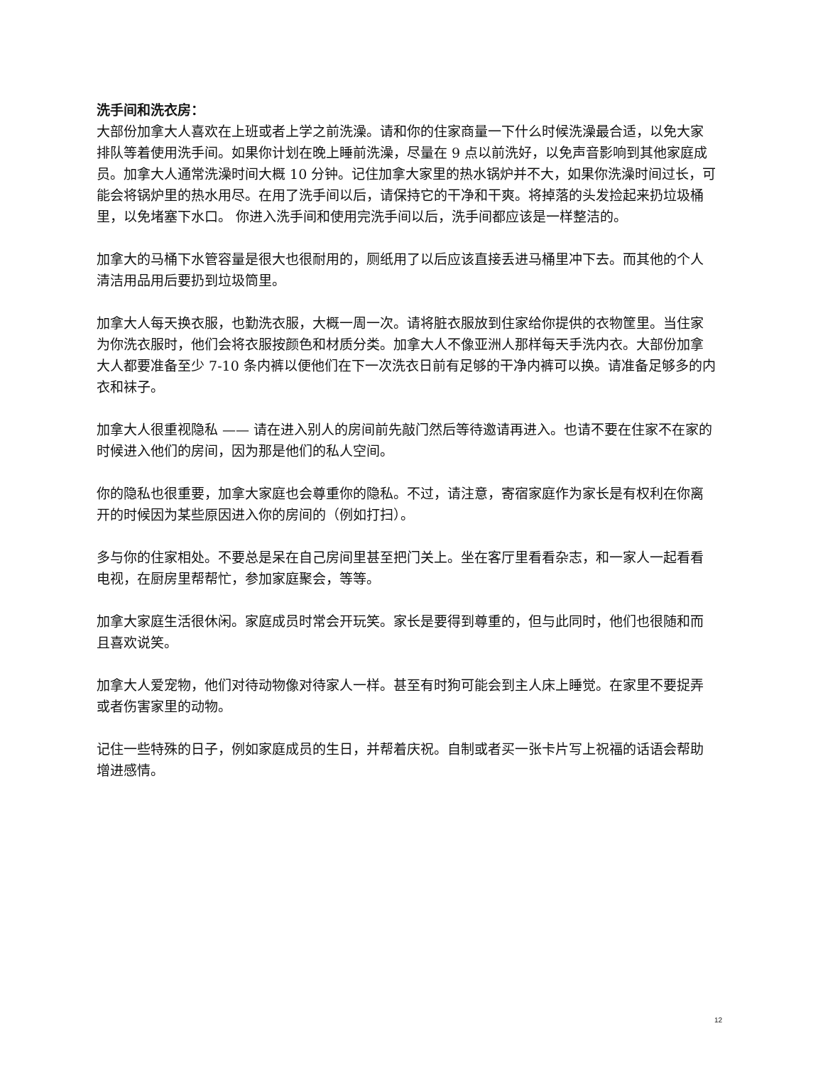洗手间和洗衣房：
大部份加拿大人喜欢在上班或者上学之前洗澡。请和你的住家商量一下什么时候洗澡最合适，以免大家排队等着使用洗手间。如果你计划在晚上睡前洗澡，尽量在 9 点以前洗好，以免声音影响到其他家庭成员。加拿大人通常洗澡时间大概 10 分钟。记住加拿大家里的热水锅炉并不大，如果你洗澡时间过长，可能会将锅炉里的热水用尽。在用了洗手间以后，请保持它的干净和干爽。将掉落的头发捡起来扔垃圾桶里，以免堵塞下水口。 你进入洗手间和使用完洗手间以后，洗手间都应该是一样整洁的。
加拿大的马桶下水管容量是很大也很耐用的，厕纸用了以后应该直接丢进马桶里冲下去。而其他的个人清洁用品用后要扔到垃圾筒里。
加拿大人每天换衣服，也勤洗衣服，大概一周一次。请将脏衣服放到住家给你提供的衣物筐里。当住家为你洗衣服时，他们会将衣服按颜色和材质分类。加拿大人不像亚洲人那样每天手洗内衣。大部份加拿大人都要准备至少 7-10 条内裤以便他们在下一次洗衣日前有足够的干净内裤可以换。请准备足够多的内衣和袜子。
加拿大人很重视隐私 —— 请在进入别人的房间前先敲门然后等待邀请再进入。也请不要在住家不在家的时候进入他们的房间，因为那是他们的私人空间。
你的隐私也很重要，加拿大家庭也会尊重你的隐私。不过，请注意，寄宿家庭作为家长是有权利在你离开的时候因为某些原因进入你的房间的（例如打扫）。
多与你的住家相处。不要总是呆在自己房间里甚至把门关上。坐在客厅里看看杂志，和一家人一起看看电视，在厨房里帮帮忙，参加家庭聚会，等等。
加拿大家庭生活很休闲。家庭成员时常会开玩笑。家长是要得到尊重的，但与此同时，他们也很随和而且喜欢说笑。
加拿大人爱宠物，他们对待动物像对待家人一样。甚至有时狗可能会到主人床上睡觉。在家里不要捉弄或者伤害家里的动物。
记住一些特殊的日子，例如家庭成员的生日，并帮着庆祝。自制或者买一张卡片写上祝福的话语会帮助增进感情。
12